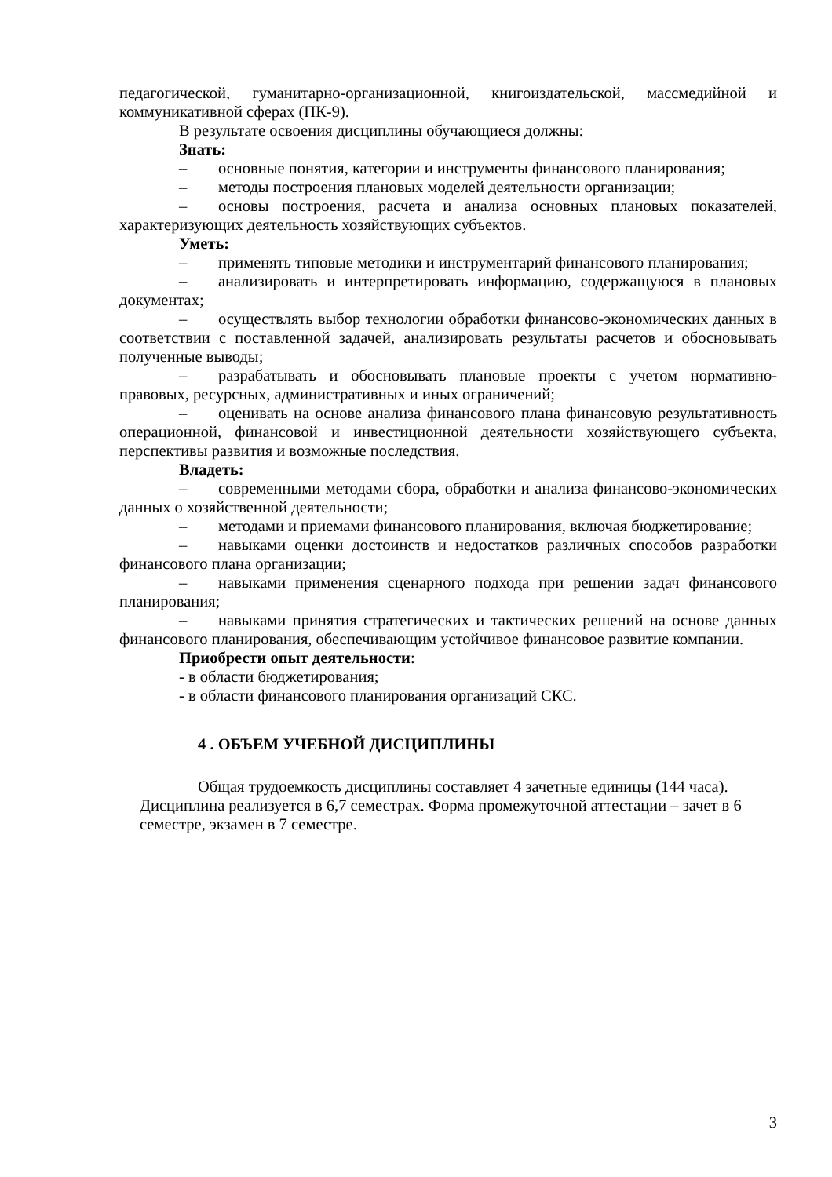педагогической, гуманитарно-организационной, книгоиздательской, массмедийной и коммуникативной сферах (ПК-9).
В результате освоения дисциплины обучающиеся должны:
Знать:
– основные понятия, категории и инструменты финансового планирования;
– методы построения плановых моделей деятельности организации;
– основы построения, расчета и анализа основных плановых показателей, характеризующих деятельность хозяйствующих субъектов.
Уметь:
– применять типовые методики и инструментарий финансового планирования;
– анализировать и интерпретировать информацию, содержащуюся в плановых документах;
– осуществлять выбор технологии обработки финансово-экономических данных в соответствии с поставленной задачей, анализировать результаты расчетов и обосновывать полученные выводы;
– разрабатывать и обосновывать плановые проекты с учетом нормативно-правовых, ресурсных, административных и иных ограничений;
– оценивать на основе анализа финансового плана финансовую результативность операционной, финансовой и инвестиционной деятельности хозяйствующего субъекта, перспективы развития и возможные последствия.
Владеть:
– современными методами сбора, обработки и анализа финансово-экономических данных о хозяйственной деятельности;
– методами и приемами финансового планирования, включая бюджетирование;
– навыками оценки достоинств и недостатков различных способов разработки финансового плана организации;
– навыками применения сценарного подхода при решении задач финансового планирования;
– навыками принятия стратегических и тактических решений на основе данных финансового планирования, обеспечивающим устойчивое финансовое развитие компании.
Приобрести опыт деятельности:
- в области бюджетирования;
- в области финансового планирования организаций СКС.
4 . ОБЪЕМ УЧЕБНОЙ ДИСЦИПЛИНЫ
Общая трудоемкость дисциплины составляет 4 зачетные единицы (144 часа). Дисциплина реализуется в 6,7 семестрах. Форма промежуточной аттестации – зачет в 6 семестре, экзамен в 7 семестре.
3